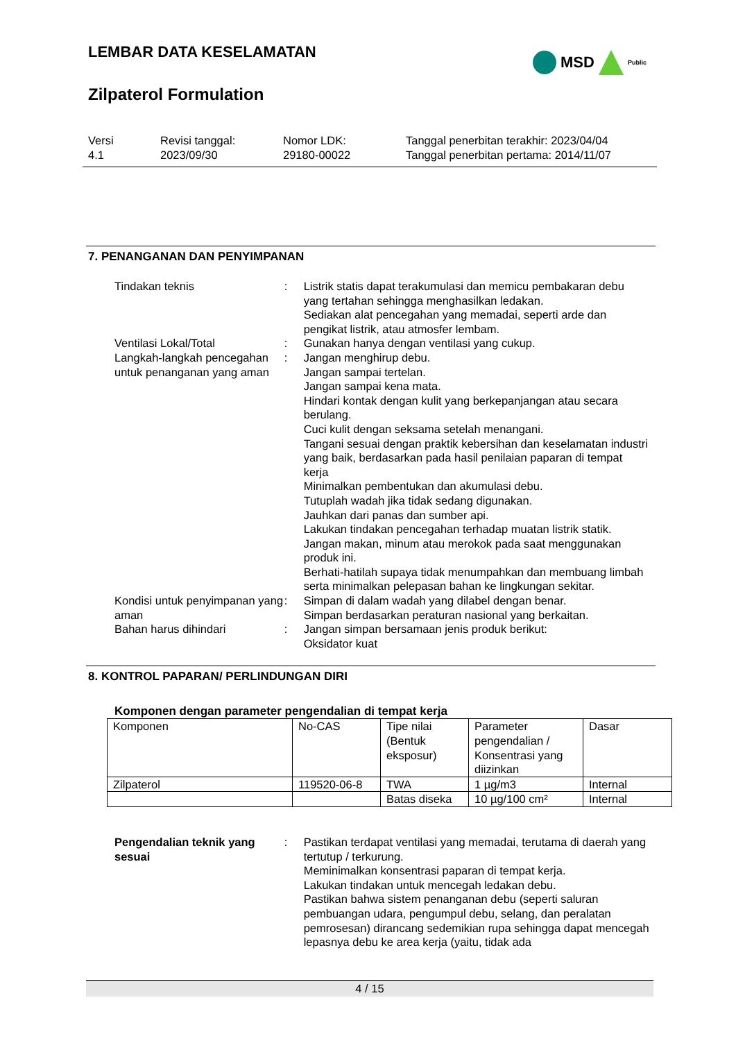LEMBAR DATA KESELAMATAN
MSD
Public
Zilpaterol Formulation
Versi
4.1
Revisi tanggal:
2023/09/30
Nomor LDK:
29180-00022
Tanggal penerbitan terakhir: 2023/04/04
Tanggal penerbitan pertama: 2014/11/07
7. PENANGANAN DAN PENYIMPANAN
Tindakan teknis : Listrik statis dapat terakumulasi dan memicu pembakaran debu yang tertahan sehingga menghasilkan ledakan.
Sediakan alat pencegahan yang memadai, seperti arde dan pengikat listrik, atau atmosfer lembam.
Ventilasi Lokal/Total : Gunakan hanya dengan ventilasi yang cukup.
Langkah-langkah pencegahan untuk penanganan yang aman
: Jangan menghirup debu.
Jangan sampai tertelan.
Jangan sampai kena mata.
Hindari kontak dengan kulit yang berkepanjangan atau secara berulang.
Cuci kulit dengan seksama setelah menangani.
Tangani sesuai dengan praktik kebersihan dan keselamatan industri yang baik, berdasarkan pada hasil penilaian paparan di tempat kerja
Minimalkan pembentukan dan akumulasi debu.
Tutuplah wadah jika tidak sedang digunakan.
Jauhkan dari panas dan sumber api.
Lakukan tindakan pencegahan terhadap muatan listrik statik.
Jangan makan, minum atau merokok pada saat menggunakan produk ini.
Berhati-hatilah supaya tidak menumpahkan dan membuang limbah serta minimalkan pelepasan bahan ke lingkungan sekitar.
Kondisi untuk penyimpanan yang aman
: Simpan di dalam wadah yang dilabel dengan benar.
Simpan berdasarkan peraturan nasional yang berkaitan.
Bahan harus dihindari : Jangan simpan bersamaan jenis produk berikut:
Oksidator kuat
8. KONTROL PAPARAN/ PERLINDUNGAN DIRI
Komponen dengan parameter pengendalian di tempat kerja
| Komponen | No-CAS | Tipe nilai (Bentuk eksposur) | Parameter pengendalian / Konsentrasi yang diizinkan | Dasar |
| Zilpaterol | 119520-06-8 | TWA | 1 µg/m3 | Internal |
| | | Batas diseka | 10 µg/100 cm² | Internal |
Pengendalian teknik yang sesuai
: Pastikan terdapat ventilasi yang memadai, terutama di daerah yang tertutup / terkurung.
Meminimalkan konsentrasi paparan di tempat kerja.
Lakukan tindakan untuk mencegah ledakan debu.
Pastikan bahwa sistem penanganan debu (seperti saluran pembuangan udara, pengumpul debu, selang, dan peralatan pemrosesan) dirancang sedemikian rupa sehingga dapat mencegah lepasnya debu ke area kerja (yaitu, tidak ada
4 / 15